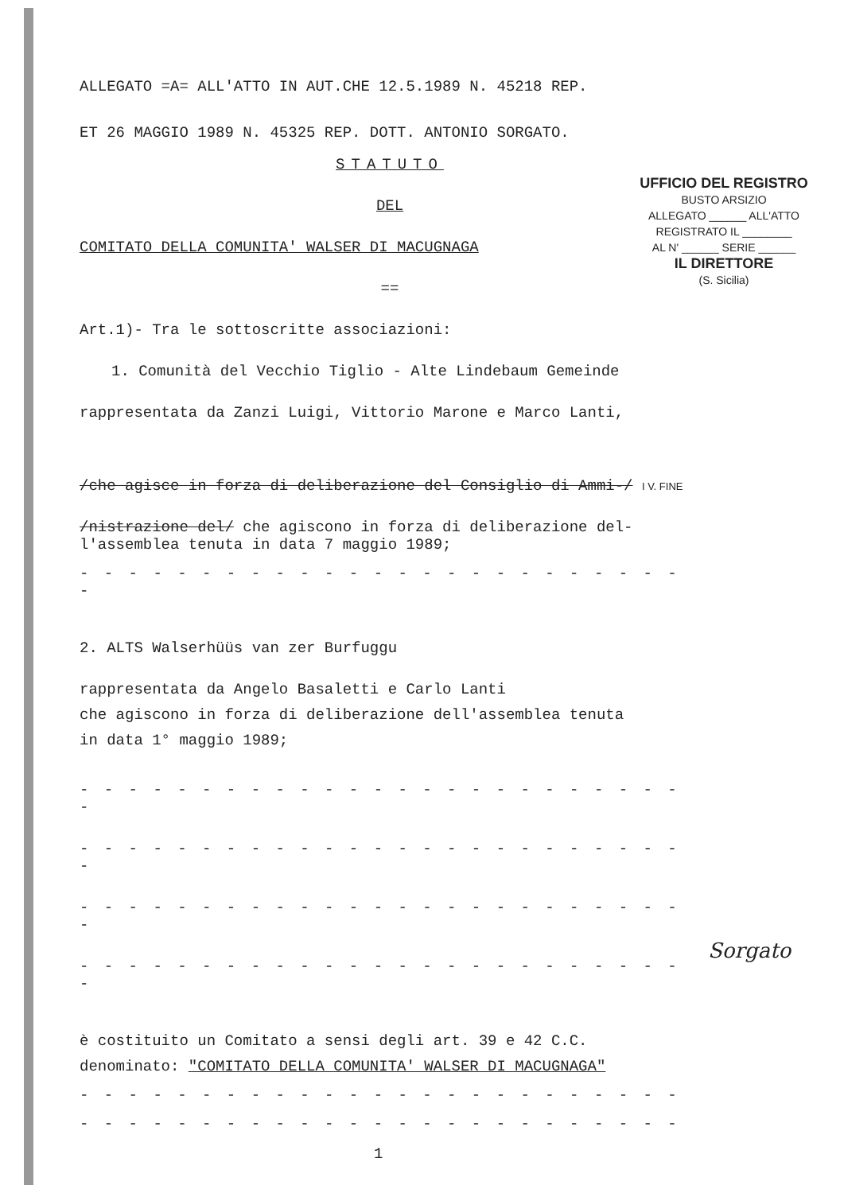UFFICIO DEL REGISTRO
BUSTO ARSIZIO
ALLEGATO ______ ALL'ATTO
REGISTRATO IL ________
AL N' ______ SERIE ______
IL DIRETTORE
(S. Sicilia)
ALLEGATO =A= ALL'ATTO IN AUT.CHE 12.5.1989 N. 45218 REP.
ET 26 MAGGIO 1989 N. 45325 REP. DOTT. ANTONIO SORGATO.
STATUTO
DEL
COMITATO DELLA COMUNITA' WALSER DI MACUGNAGA
==
Art.1)- Tra le sottoscritte associazioni:
1. Comunità del Vecchio Tiglio - Alte Lindebaum Gemeinde
rappresentata da Zanzi Luigi, Vittorio Marone e Marco Lanti,
/che agisce in forza di deliberazione del Consiglio di Ammi-/ I V. FINE
/nistrazione del/ che agiscono in forza di deliberazione del-
l'assemblea tenuta in data 7 maggio 1989;
- - - - - - - - - - - - - - - - - - - - - - - - - -
2. ALTS Walserhüüs van zer Burfuggu
rappresentata da Angelo Basaletti e Carlo Lanti
che agiscono in forza di deliberazione dell'assemblea tenuta
in data 1° maggio 1989;
- - - - - - - - - - - - - - - - - - - - - - - - - -
- - - - - - - - - - - - - - - - - - - - - - - - - -
- - - - - - - - - - - - - - - - - - - - - - - - - -
- - - - - - - - - - - - - - - - - - - - - - - - - -
è costituito un Comitato a sensi degli art. 39 e 42 C.C.
denominato: "COMITATO DELLA COMUNITA' WALSER DI MACUGNAGA"
- - - - - - - - - - - - - - - - - - - - - - - - -
- - - - - - - - - - - - - - - - - - - - - - - - -
Sorgato
1